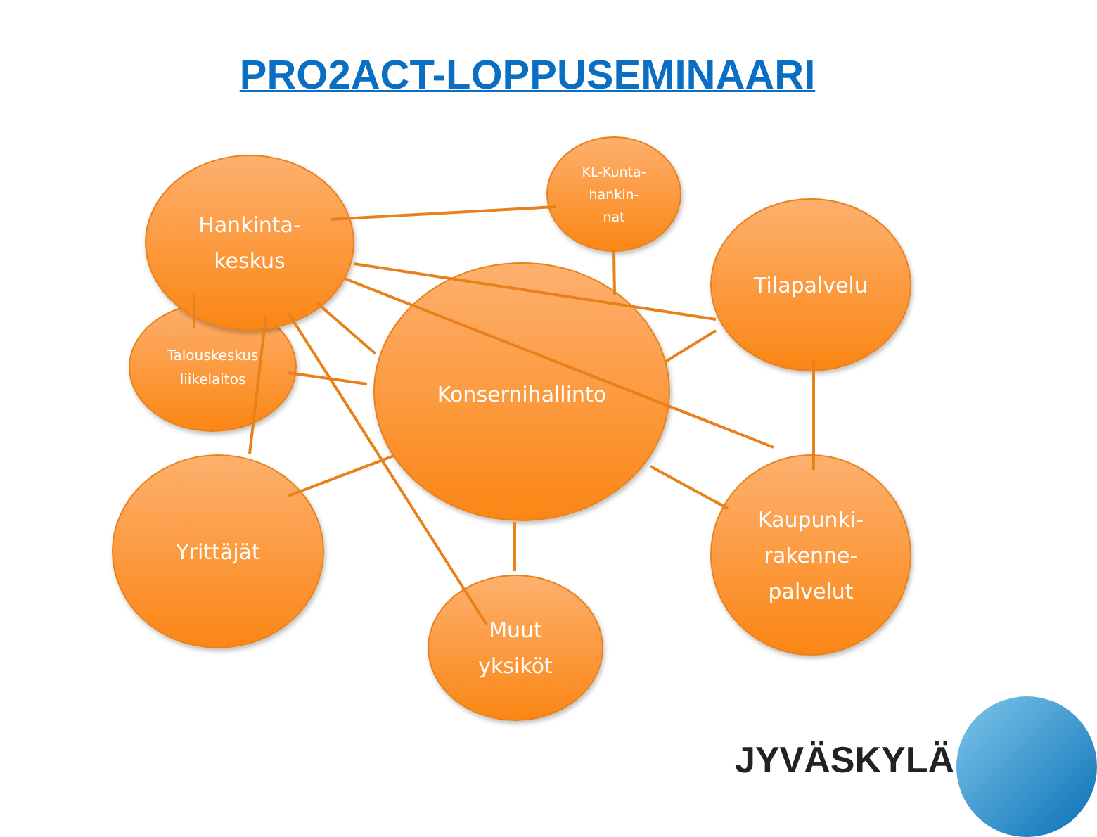PRO2ACT-LOPPUSEMINAARI
Talouskeskus
liikelaitos
Hankinta-
keskus
KL-Kunta-
hankin-
nat
Tilapalvelu
Konsernihallinto
Yrittäjät
Kaupunki-
rakenne-
palvelut
Muut
yksiköt
JYVÄSKYLÄ